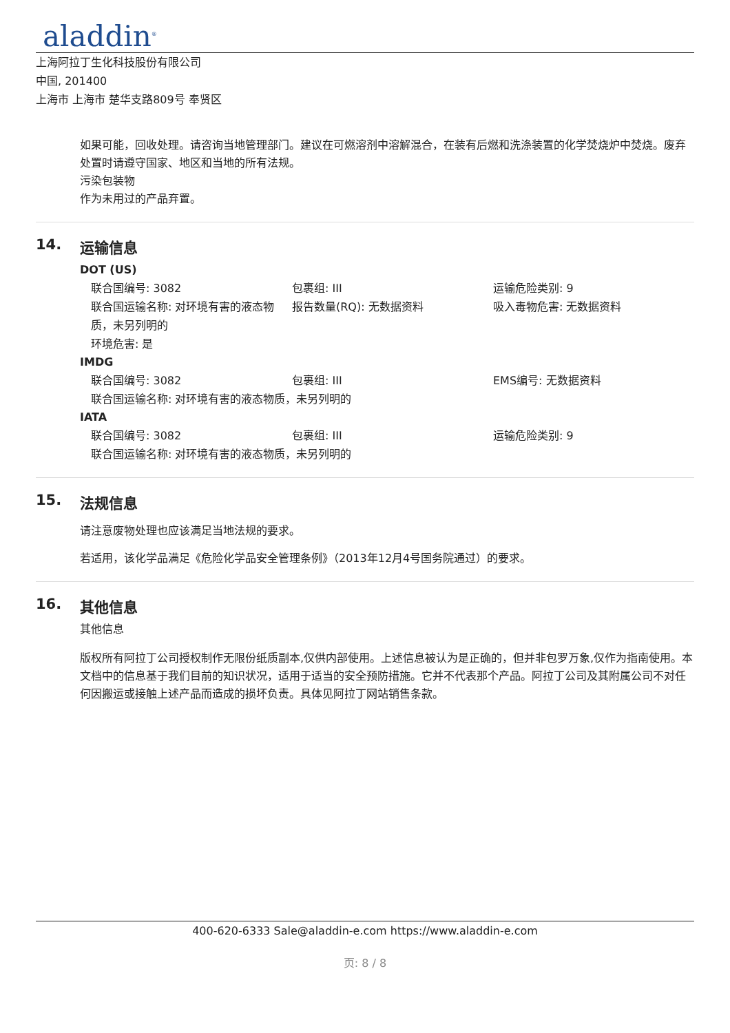aladdin<sup>®</sup>
上海阿拉丁生化科技股份有限公司
中国, 201400
上海市 上海市 楚华支路809号 奉贤区
如果可能，回收处理。请咨询当地管理部门。建议在可燃溶剂中溶解混合，在装有后燃和洗涤装置的化学焚烧炉中焚烧。废弃处置时请遵守国家、地区和当地的所有法规。
污染包装物
作为未用过的产品弃置。
14. 运输信息
DOT (US)
联合国编号: 3082 包裹组: III 运输危险类别: 9
联合国运输名称: 对环境有害的液态物质，未另列明的
报告数量(RQ): 无数据资料 吸入毒物危害: 无数据资料
环境危害: 是
IMDG
联合国编号: 3082 包裹组: III EMS编号: 无数据资料
联合国运输名称: 对环境有害的液态物质，未另列明的
IATA
联合国编号: 3082 包裹组: III 运输危险类别: 9
联合国运输名称: 对环境有害的液态物质，未另列明的
15. 法规信息
请注意废物处理也应该满足当地法规的要求。
若适用，该化学品满足《危险化学品安全管理条例》（2013年12月4号国务院通过）的要求。
16. 其他信息
其他信息
版权所有阿拉丁公司授权制作无限份纸质副本,仅供内部使用。上述信息被认为是正确的，但并非包罗万象,仅作为指南使用。本文档中的信息基于我们目前的知识状况，适用于适当的安全预防措施。它并不代表那个产品。阿拉丁公司及其附属公司不对任何因搬运或接触上述产品而造成的损坏负责。具体见阿拉丁网站销售条款。
400-620-6333 Sale@aladdin-e.com https://www.aladdin-e.com
页: 8 / 8